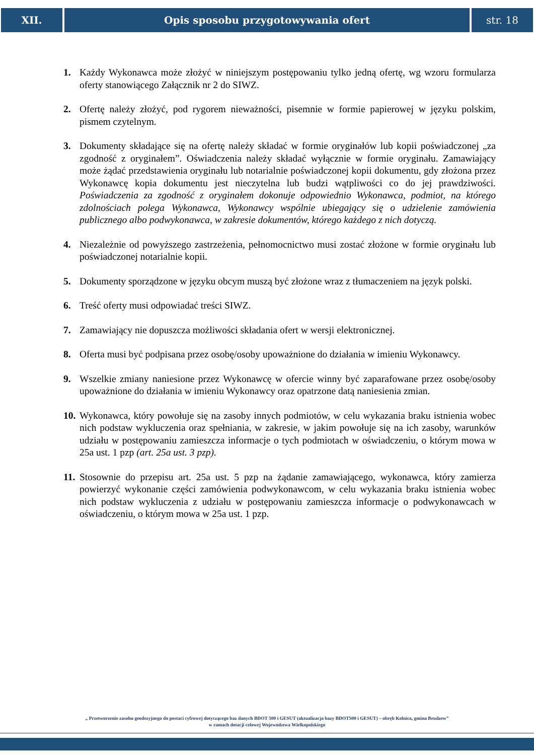XII. Opis sposobu przygotowywania ofert
str. 18
1. Każdy Wykonawca może złożyć w niniejszym postępowaniu tylko jedną ofertę, wg wzoru formularza oferty stanowiącego Załącznik nr 2 do SIWZ.
2. Ofertę należy złożyć, pod rygorem nieważności, pisemnie w formie papierowej w języku polskim, pismem czytelnym.
3. Dokumenty składające się na ofertę należy składać w formie oryginałów lub kopii poświadczonej „za zgodność z oryginałem”. Oświadczenia należy składać wyłącznie w formie oryginału. Zamawiający może żądać przedstawienia oryginału lub notarialnie poświadczonej kopii dokumentu, gdy złożona przez Wykonawcę kopia dokumentu jest nieczytelna lub budzi wątpliwości co do jej prawdziwości. Poświadczenia za zgodność z oryginałem dokonuje odpowiednio Wykonawca, podmiot, na którego zdolnościach polega Wykonawca, Wykonawcy wspólnie ubiegający się o udzielenie zamówienia publicznego albo podwykonawca, w zakresie dokumentów, którego każdego z nich dotyczą.
4. Niezależnie od powyższego zastrzeżenia, pełnomocnictwo musi zostać złożone w formie oryginału lub poświadczonej notarialnie kopii.
5. Dokumenty sporządzone w języku obcym muszą być złożone wraz z tłumaczeniem na język polski.
6. Treść oferty musi odpowiadać treści SIWZ.
7. Zamawiający nie dopuszcza możliwości składania ofert w wersji elektronicznej.
8. Oferta musi być podpisana przez osobę/osoby upoważnione do działania w imieniu Wykonawcy.
9. Wszelkie zmiany naniesione przez Wykonawcę w ofercie winny być zaparafowane przez osobę/osoby upoważnione do działania w imieniu Wykonawcy oraz opatrzone datą naniesienia zmian.
10. Wykonawca, który powołuje się na zasoby innych podmiotów, w celu wykazania braku istnienia wobec nich podstaw wykluczenia oraz spełniania, w zakresie, w jakim powołuje się na ich zasoby, warunków udziału w postępowaniu zamieszcza informacje o tych podmiotach w oświadczeniu, o którym mowa w 25a ust. 1 pzp (art. 25a ust. 3 pzp).
11. Stosownie do przepisu art. 25a ust. 5 pzp na żądanie zamawiającego, wykonawca, który zamierza powierzyć wykonanie części zamówienia podwykonawcom, w celu wykazania braku istnienia wobec nich podstaw wykluczenia z udziału w postępowaniu zamieszcza informacje o podwykonawcach w oświadczeniu, o którym mowa w 25a ust. 1 pzp.
„ Przetworzenie zasobu geodezyjnego do postaci cyfrowej dotyczącego baz danych BDOT 500 i GESUT (aktualizacja bazy BDOT500 i GESUT) – obręb Kolnica, gmina Brudzew”
w ramach dotacji celowej Województwa Wielkopolskiego